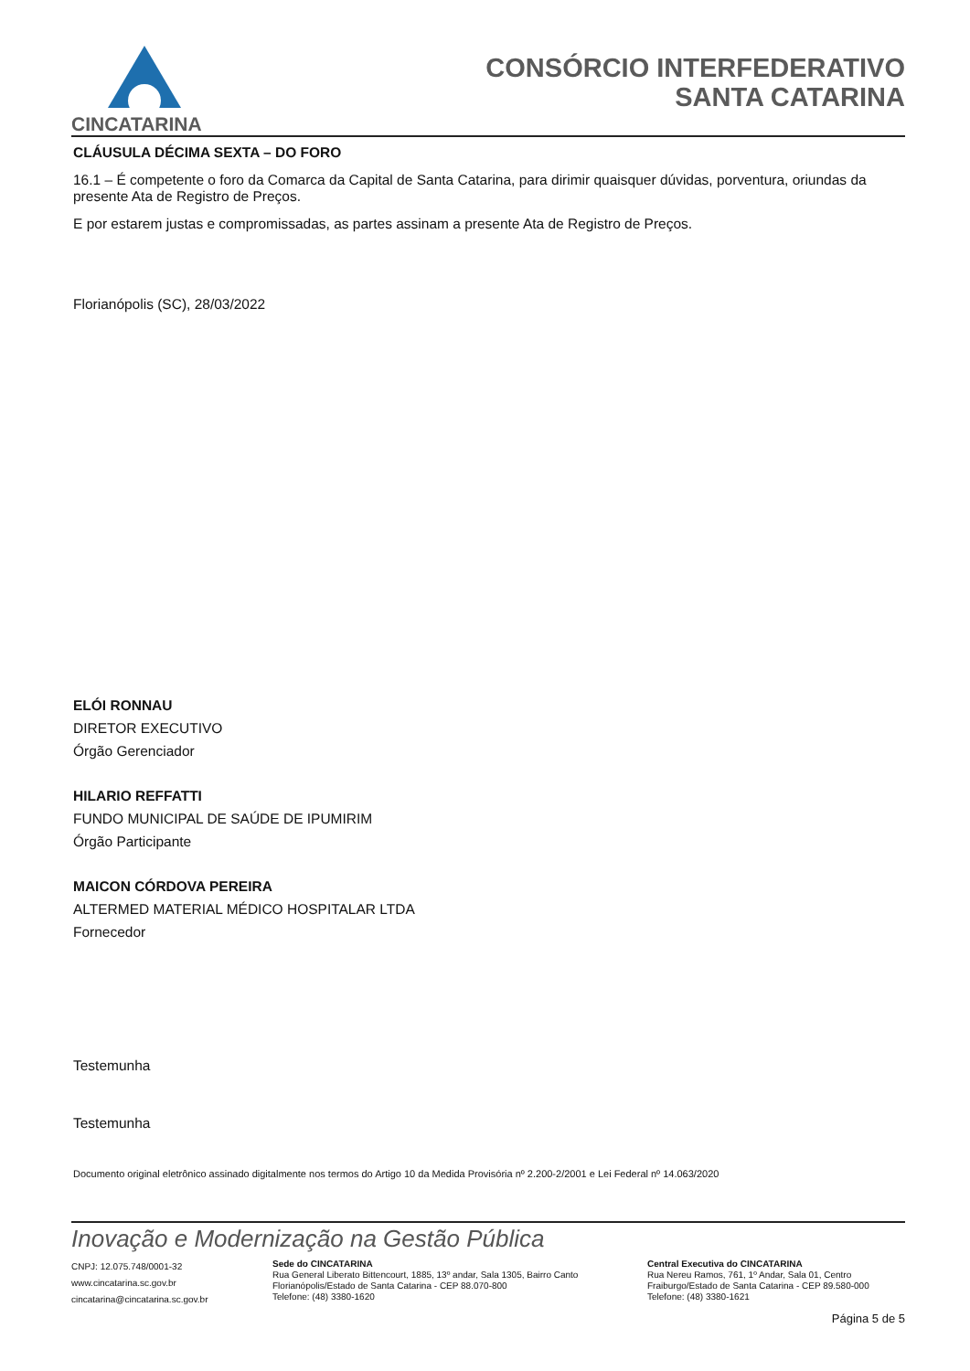CINCATARINA
CONSÓRCIO INTERFEDERATIVO
SANTA CATARINA
CLÁUSULA DÉCIMA SEXTA – DO FORO
16.1 – É competente o foro da Comarca da Capital de Santa Catarina, para dirimir quaisquer dúvidas, porventura, oriundas da presente Ata de Registro de Preços.
E por estarem justas e compromissadas, as partes assinam a presente Ata de Registro de Preços.
Florianópolis (SC), 28/03/2022
ELÓI RONNAU
DIRETOR EXECUTIVO
Órgão Gerenciador
HILARIO REFFATTI
FUNDO MUNICIPAL DE SAÚDE DE IPUMIRIM
Órgão Participante
MAICON CÓRDOVA PEREIRA
ALTERMED MATERIAL MÉDICO HOSPITALAR LTDA
Fornecedor
Testemunha
Testemunha
Documento original eletrônico assinado digitalmente nos termos do Artigo 10 da Medida Provisória nº 2.200-2/2001 e Lei Federal nº 14.063/2020
Inovação e Modernização na Gestão Pública
CNPJ: 12.075.748/0001-32
www.cincatarina.sc.gov.br
cincatarina@cincatarina.sc.gov.br
Sede do CINCATARINA
Rua General Liberato Bittencourt, 1885, 13º andar, Sala 1305, Bairro Canto
Florianópolis/Estado de Santa Catarina - CEP 88.070-800
Telefone: (48) 3380-1620
Central Executiva do CINCATARINA
Rua Nereu Ramos, 761, 1º Andar, Sala 01, Centro
Fraiburgo/Estado de Santa Catarina - CEP 89.580-000
Telefone: (48) 3380-1621
Página 5 de 5